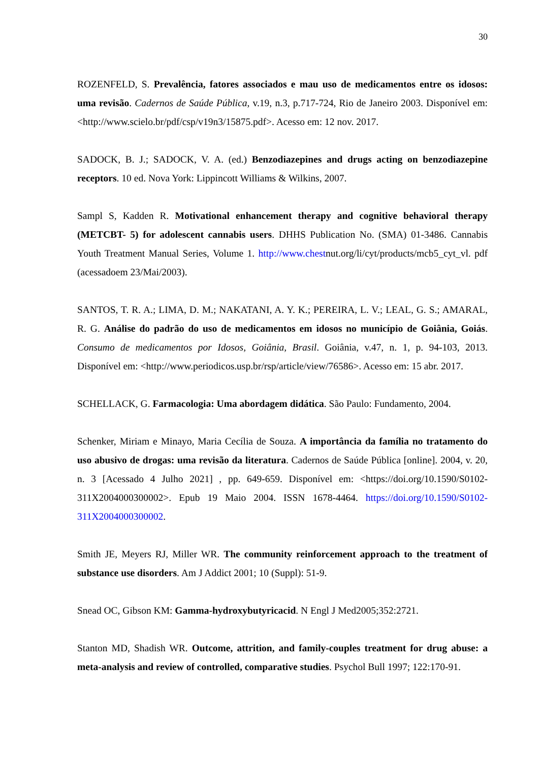30
ROZENFELD, S. Prevalência, fatores associados e mau uso de medicamentos entre os idosos: uma revisão. Cadernos de Saúde Pública, v.19, n.3, p.717-724, Rio de Janeiro 2003. Disponível em: <http://www.scielo.br/pdf/csp/v19n3/15875.pdf>. Acesso em: 12 nov. 2017.
SADOCK, B. J.; SADOCK, V. A. (ed.) Benzodiazepines and drugs acting on benzodiazepine receptors. 10 ed. Nova York: Lippincott Williams & Wilkins, 2007.
Sampl S, Kadden R. Motivational enhancement therapy and cognitive behavioral therapy (METCBT- 5) for adolescent cannabis users. DHHS Publication No. (SMA) 01-3486. Cannabis Youth Treatment Manual Series, Volume 1. http://www.chestnut.org/li/cyt/products/mcb5_cyt_vl. pdf (acessadoem 23/Mai/2003).
SANTOS, T. R. A.; LIMA, D. M.; NAKATANI, A. Y. K.; PEREIRA, L. V.; LEAL, G. S.; AMARAL, R. G. Análise do padrão do uso de medicamentos em idosos no município de Goiânia, Goiás. Consumo de medicamentos por Idosos, Goiânia, Brasil. Goiânia, v.47, n. 1, p. 94-103, 2013. Disponível em: <http://www.periodicos.usp.br/rsp/article/view/76586>. Acesso em: 15 abr. 2017.
SCHELLACK, G. Farmacologia: Uma abordagem didática. São Paulo: Fundamento, 2004.
Schenker, Miriam e Minayo, Maria Cecília de Souza. A importância da família no tratamento do uso abusivo de drogas: uma revisão da literatura. Cadernos de Saúde Pública [online]. 2004, v. 20, n. 3 [Acessado 4 Julho 2021] , pp. 649-659. Disponível em: <https://doi.org/10.1590/S0102-311X2004000300002>. Epub 19 Maio 2004. ISSN 1678-4464. https://doi.org/10.1590/S0102-311X2004000300002.
Smith JE, Meyers RJ, Miller WR. The community reinforcement approach to the treatment of substance use disorders. Am J Addict 2001; 10 (Suppl): 51-9.
Snead OC, Gibson KM: Gamma-hydroxybutyricacid. N Engl J Med2005;352:2721.
Stanton MD, Shadish WR. Outcome, attrition, and family-couples treatment for drug abuse: a meta-analysis and review of controlled, comparative studies. Psychol Bull 1997; 122:170-91.